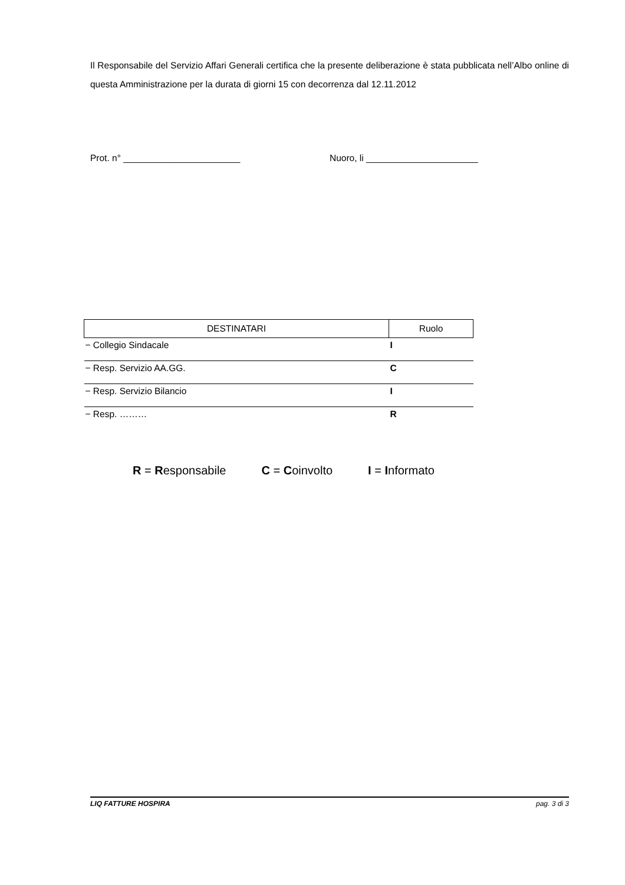Il Responsabile del Servizio Affari Generali certifica che la presente deliberazione è stata pubblicata nell’Albo online di questa Amministrazione per la durata di giorni 15 con decorrenza dal 12.11.2012
Prot. n° _______________________ Nuoro, li ______________________
| DESTINATARI | Ruolo |
| --- | --- |
| − Collegio Sindacale | I |
| − Resp. Servizio AA.GG. | C |
| − Resp. Servizio Bilancio | I |
| − Resp. ……… | R |
R = Responsabile C = Coinvolto I = Informato
LIQ FATTURE HOSPIRA pag. 3 di 3